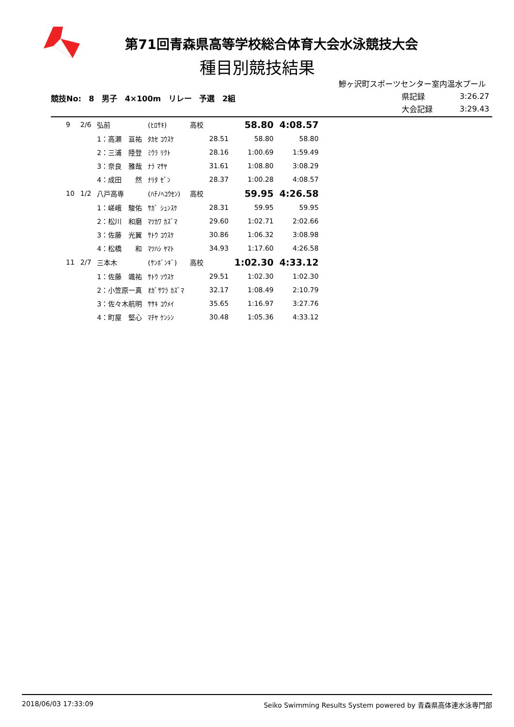第71回青森県高等学校総合体育大会水泳競技大会
種目別競技結果
鰺ヶ沢町スポーツセンター室内温水プール
競技No: 8 男子 4×100m リレー 予選 2組
| 県記録 | 3:26.27 |
| 大会記録 | 3:29.43 |
| 9 | 2/6 | 弘前 | (ﾋﾛｻｷ) | 高校 | | 58.80 | 4:08.57 |
| | | 1：高瀬 亘祐 | ﾀｶｾ ｺｳｽｹ | | 28.51 | 58.80 | 58.80 |
| | | 2：三浦 陸登 | ﾐｳﾗ ﾘｸﾄ | | 28.16 | 1:00.69 | 1:59.49 |
| | | 3：奈良 雅哉 | ﾅﾗ ﾏｻﾔ | | 31.61 | 1:08.80 | 3:08.29 |
| | | 4：成田 然 | ﾅﾘﾀ ｾﾞﾝ | | 28.37 | 1:00.28 | 4:08.57 |
| 10 | 1/2 | 八戸高専 | (ﾊﾁﾉﾍｺｳｾﾝ) | 高校 | | 59.95 | 4:26.58 |
| | | 1：嵯峨 駿佑 | ｻｶﾞ ｼｭﾝｽｹ | | 28.31 | 59.95 | 59.95 |
| | | 2：松川 和磨 | ﾏﾂｶﾜ ｶｽﾞﾏ | | 29.60 | 1:02.71 | 2:02.66 |
| | | 3：佐藤 光翼 | ｻﾄｳ ｺｳｽｹ | | 30.86 | 1:06.32 | 3:08.98 |
| | | 4：松橋 和 | ﾏﾂﾊｼ ﾔﾏﾄ | | 34.93 | 1:17.60 | 4:26.58 |
| 11 | 2/7 | 三本木 | (ｻﾝﾎﾞﾝｷﾞ) | 高校 | | 1:02.30 | 4:33.12 |
| | | 1：佐藤 颯祐 | ｻﾄｳ ｿｳｽｹ | | 29.51 | 1:02.30 | 1:02.30 |
| | | 2：小笠原一真 | ｵｶﾞｻﾜﾗ ｶｽﾞﾏ | | 32.17 | 1:08.49 | 2:10.79 |
| | | 3：佐々木航明 | ｻｻｷ ｺｳﾒｲ | | 35.65 | 1:16.97 | 3:27.76 |
| | | 4：町屋 堅心 | ﾏﾁﾔ ｹﾝｼﾝ | | 30.48 | 1:05.36 | 4:33.12 |
2018/06/03 17:33:09 Seiko Swimming Results System powered by 青森県高体連水泳専門部